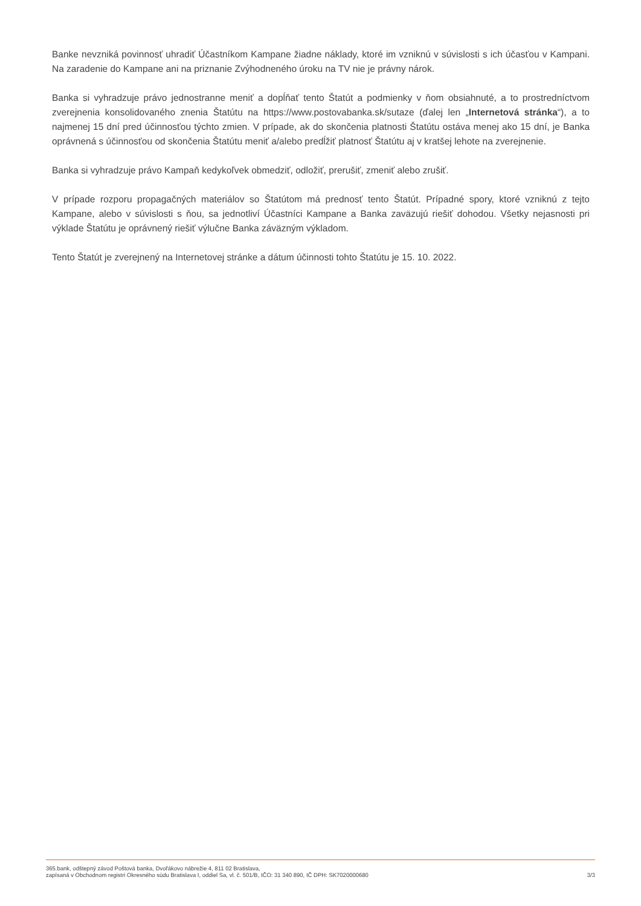Banke nevzniká povinnosť uhradiť Účastníkom Kampane žiadne náklady, ktoré im vzniknú v súvislosti s ich účasťou v Kampani. Na zaradenie do Kampane ani na priznanie Zvýhodneného úroku na TV nie je právny nárok.
Banka si vyhradzuje právo jednostranne meniť a dopĺňať tento Štatút a podmienky v ňom obsiahnuté, a to prostredníctvom zverejnenia konsolidovaného znenia Štatútu na https://www.postovabanka.sk/sutaze (ďalej len „Internetová stránka“), a to najmenej 15 dní pred účinnosťou týchto zmien. V prípade, ak do skončenia platnosti Štatútu ostáva menej ako 15 dní, je Banka oprávnená s účinnosťou od skončenia Štatútu meniť a/alebo predĺžiť platnosť Štatútu aj v kratšej lehote na zverejnenie.
Banka si vyhradzuje právo Kampaň kedykoľvek obmedziť, odložiť, prerušiť, zmeniť alebo zrušiť.
V prípade rozporu propagačných materiálov so Štatútom má prednosť tento Štatút. Prípadné spory, ktoré vzniknú z tejto Kampane, alebo v súvislosti s ňou, sa jednotliví Účastníci Kampane a Banka zaväzujú riešiť dohodou. Všetky nejasnosti pri výklade Štatútu je oprávnený riešiť výlučne Banka záväzným výkladom.
Tento Štatút je zverejnený na Internetovej stránke a dátum účinnosti tohto Štatútu je 15. 10. 2022.
365.bank, odštepný závod Poštová banka, Dvořákovo nábrežie 4, 811 02 Bratislava,
zapísaná v Obchodnom registri Okresného súdu Bratislava I, oddiel Sa, vl. č. 501/B, IČO: 31 340 890, IČ DPH: SK7020000680
3/3